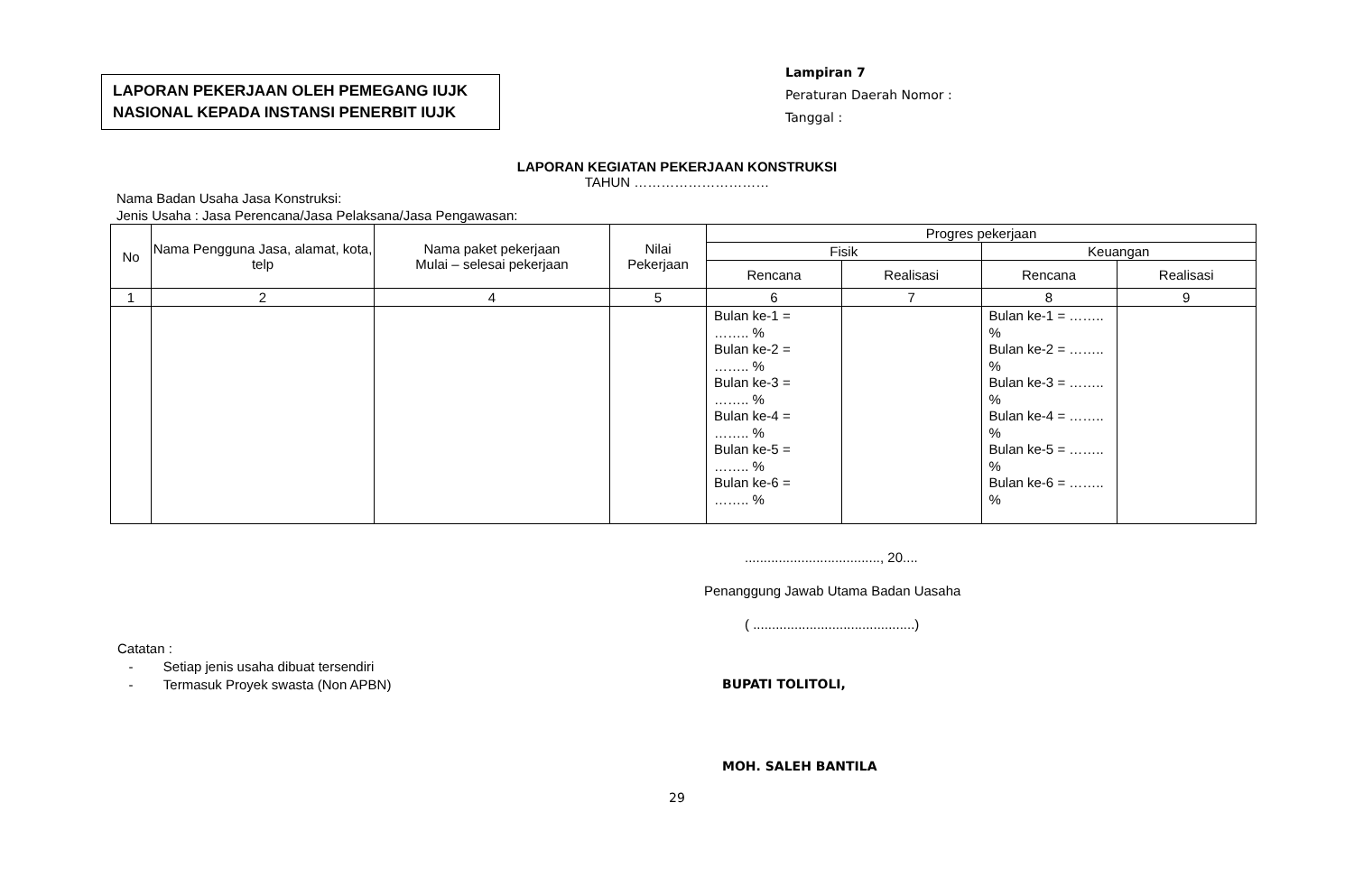LAPORAN PEKERJAAN OLEH PEMEGANG IUJK
NASIONAL KEPADA INSTANSI PENERBIT IUJK
Lampiran 7
Peraturan Daerah Nomor :
Tanggal :
LAPORAN KEGIATAN PEKERJAAN KONSTRUKSI
TAHUN …………………………
Nama Badan Usaha Jasa Konstruksi:
Jenis Usaha : Jasa Perencana/Jasa Pelaksana/Jasa Pengawasan:
| No | Nama Pengguna Jasa, alamat, kota, telp | Nama paket pekerjaan Mulai – selesai pekerjaan | Nilai Pekerjaan | Progres pekerjaan | | | |
| --- | --- | --- | --- | --- | --- | --- | --- |
| | | | | Fisik | | Keuangan | |
| | | | | Rencana | Realisasi | Rencana | Realisasi |
| 1 | 2 | 4 | 5 | 6 | 7 | 8 | 9 |
| | | | | Bulan ke-1 = …….. % Bulan ke-2 = …….. % Bulan ke-3 = …….. % Bulan ke-4 = …….. % Bulan ke-5 = …….. % Bulan ke-6 = …….. % | | Bulan ke-1 = …….. % Bulan ke-2 = …….. % Bulan ke-3 = …….. % Bulan ke-4 = …….. % Bulan ke-5 = …….. % Bulan ke-6 = …….. % | |
Catatan :
- Setiap jenis usaha dibuat tersendiri
- Termasuk Proyek swasta (Non APBN)
...................................., 20....
Penanggung Jawab Utama Badan Uasaha
( ...........................................)
BUPATI TOLITOLI,
MOH. SALEH BANTILA
29